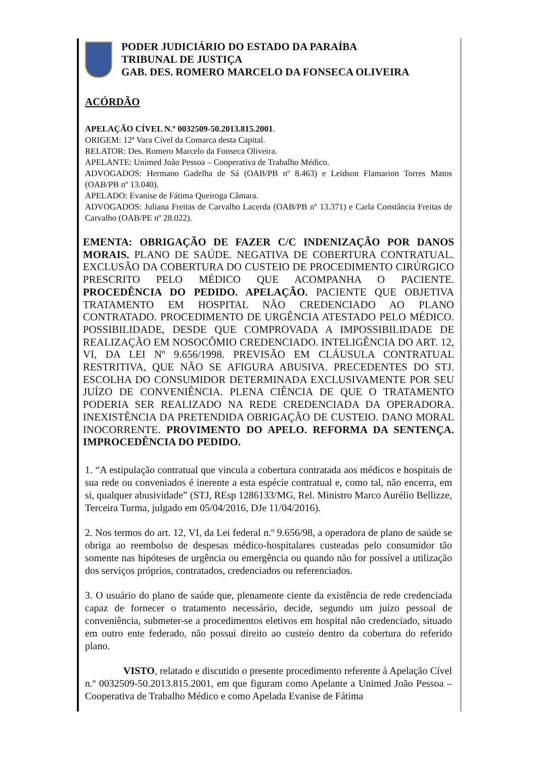PODER JUDICIÁRIO DO ESTADO DA PARAÍBA
TRIBUNAL DE JUSTIÇA
GAB. DES. ROMERO MARCELO DA FONSECA OLIVEIRA
ACÓRDÃO
APELAÇÃO CÍVEL N.º 0032509-50.2013.815.2001.
ORIGEM: 12ª Vara Cível da Comarca desta Capital.
RELATOR: Des. Romero Marcelo da Fonseca Oliveira.
APELANTE: Unimed João Pessoa – Cooperativa de Trabalho Médico.
ADVOGADOS: Hermano Gadelha de Sá (OAB/PB nº 8.463) e Leidson Flamarion Torres Matos (OAB/PB nº 13.040).
APELADO: Evanise de Fátima Queiroga Câmara.
ADVOGADOS: Juliana Freitas de Carvalho Lacerda (OAB/PB nº 13.371) e Carla Constância Freitas de Carvalho (OAB/PE nº 28.022).
EMENTA: OBRIGAÇÃO DE FAZER C/C INDENIZAÇÃO POR DANOS MORAIS. PLANO DE SAÚDE. NEGATIVA DE COBERTURA CONTRATUAL. EXCLUSÃO DA COBERTURA DO CUSTEIO DE PROCEDIMENTO CIRÚRGICO PRESCRITO PELO MÉDICO QUE ACOMPANHA O PACIENTE. PROCEDÊNCIA DO PEDIDO. APELAÇÃO. PACIENTE QUE OBJETIVA TRATAMENTO EM HOSPITAL NÃO CREDENCIADO AO PLANO CONTRATADO. PROCEDIMENTO DE URGÊNCIA ATESTADO PELO MÉDICO. POSSIBILIDADE, DESDE QUE COMPROVADA A IMPOSSIBILIDADE DE REALIZAÇÃO EM NOSOCÔMIO CREDENCIADO. INTELIGÊNCIA DO ART. 12, VI, DA LEI Nº 9.656/1998. PREVISÃO EM CLÁUSULA CONTRATUAL RESTRITIVA, QUE NÃO SE AFIGURA ABUSIVA. PRECEDENTES DO STJ. ESCOLHA DO CONSUMIDOR DETERMINADA EXCLUSIVAMENTE POR SEU JUÍZO DE CONVENIÊNCIA. PLENA CIÊNCIA DE QUE O TRATAMENTO PODERIA SER REALIZADO NA REDE CREDENCIADA DA OPERADORA. INEXISTÊNCIA DA PRETENDIDA OBRIGAÇÃO DE CUSTEIO. DANO MORAL INOCORRENTE. PROVIMENTO DO APELO. REFORMA DA SENTENÇA. IMPROCEDÊNCIA DO PEDIDO.
1. “A estipulação contratual que vincula a cobertura contratada aos médicos e hospitais de sua rede ou conveniados é inerente a esta espécie contratual e, como tal, não encerra, em si, qualquer abusividade” (STJ, REsp 1286133/MG, Rel. Ministro Marco Aurélio Bellizze, Terceira Turma, julgado em 05/04/2016, DJe 11/04/2016).
2. Nos termos do art. 12, VI, da Lei federal n.º 9.656/98, a operadora de plano de saúde se obriga ao reembolso de despesas médico-hospitalares custeadas pelo consumidor tão somente nas hipóteses de urgência ou emergência ou quando não for possível a utilização dos serviços próprios, contratados, credenciados ou referenciados.
3. O usuário do plano de saúde que, plenamente ciente da existência de rede credenciada capaz de fornecer o tratamento necessário, decide, segundo um juízo pessoal de conveniência, submeter-se a procedimentos eletivos em hospital não credenciado, situado em outro ente federado, não possui direito ao custeio dentro da cobertura do referido plano.
VISTO, relatado e discutido o presente procedimento referente à Apelação Cível n.º 0032509-50.2013.815.2001, em que figuram como Apelante a Unimed João Pessoa – Cooperativa de Trabalho Médico e como Apelada Evanise de Fátima